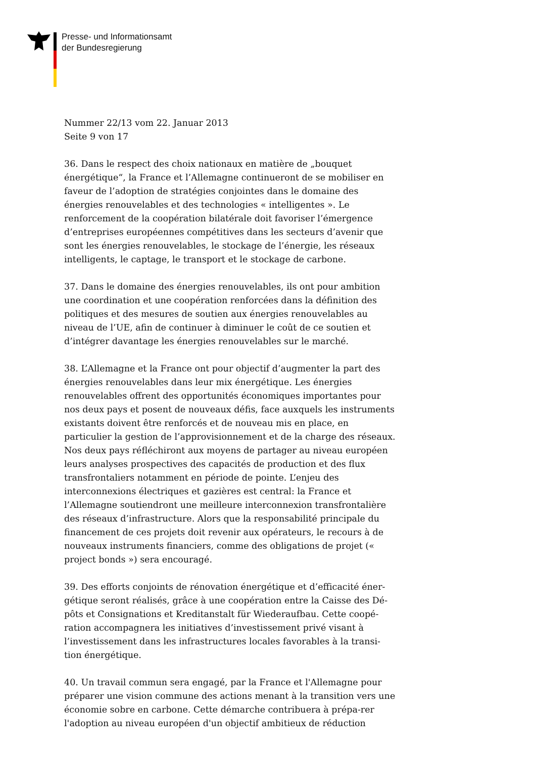Presse- und Informationsamt
der Bundesregierung
Nummer 22/13 vom 22. Januar 2013
Seite 9 von 17
36. Dans le respect des choix nationaux en matière de „bouquet énergétique“, la France et l’Allemagne continueront de se mobiliser en faveur de l’adoption de stratégies conjointes dans le domaine des énergies renouvelables et des technologies « intelligentes ». Le renforcement de la coopération bilatérale doit favoriser l’émergence d’entreprises européennes compétitives dans les secteurs d’avenir que sont les énergies renouvelables, le stockage de l’énergie, les réseaux intelligents, le captage, le transport et le stockage de carbone.
37. Dans le domaine des énergies renouvelables, ils ont pour ambition une coordination et une coopération renforcées dans la définition des politiques et des mesures de soutien aux énergies renouvelables au niveau de l’UE, afin de continuer à diminuer le coût de ce soutien et d’intégrer davantage les énergies renouvelables sur le marché.
38. L’Allemagne et la France ont pour objectif d’augmenter la part des énergies renouvelables dans leur mix énergétique. Les énergies renouvelables offrent des opportunités économiques importantes pour nos deux pays et posent de nouveaux défis, face auxquels les instruments existants doivent être renforcés et de nouveau mis en place, en particulier la gestion de l’approvisionnement et de la charge des réseaux. Nos deux pays réfléchiront aux moyens de partager au niveau européen leurs analyses prospectives des capacités de production et des flux transfrontaliers notamment en période de pointe. L’enjeu des interconnexions électriques et gazières est central: la France et l’Allemagne soutiendront une meilleure interconnexion transfrontalière des réseaux d’infrastructure. Alors que la responsabilité principale du financement de ces projets doit revenir aux opérateurs, le recours à de nouveaux instruments financiers, comme des obligations de projet (« project bonds ») sera encouragé.
39. Des efforts conjoints de rénovation énergétique et d’efficacité éner-gétique seront réalisés, grâce à une coopération entre la Caisse des Dé-pôts et Consignations et Kreditanstalt für Wiederaufbau. Cette coopé-ration accompagnera les initiatives d’investissement privé visant à l’investissement dans les infrastructures locales favorables à la transi-tion énergétique.
40. Un travail commun sera engagé, par la France et l'Allemagne pour préparer une vision commune des actions menant à la transition vers une économie sobre en carbone. Cette démarche contribuera à prépa-rer l'adoption au niveau européen d'un objectif ambitieux de réduction